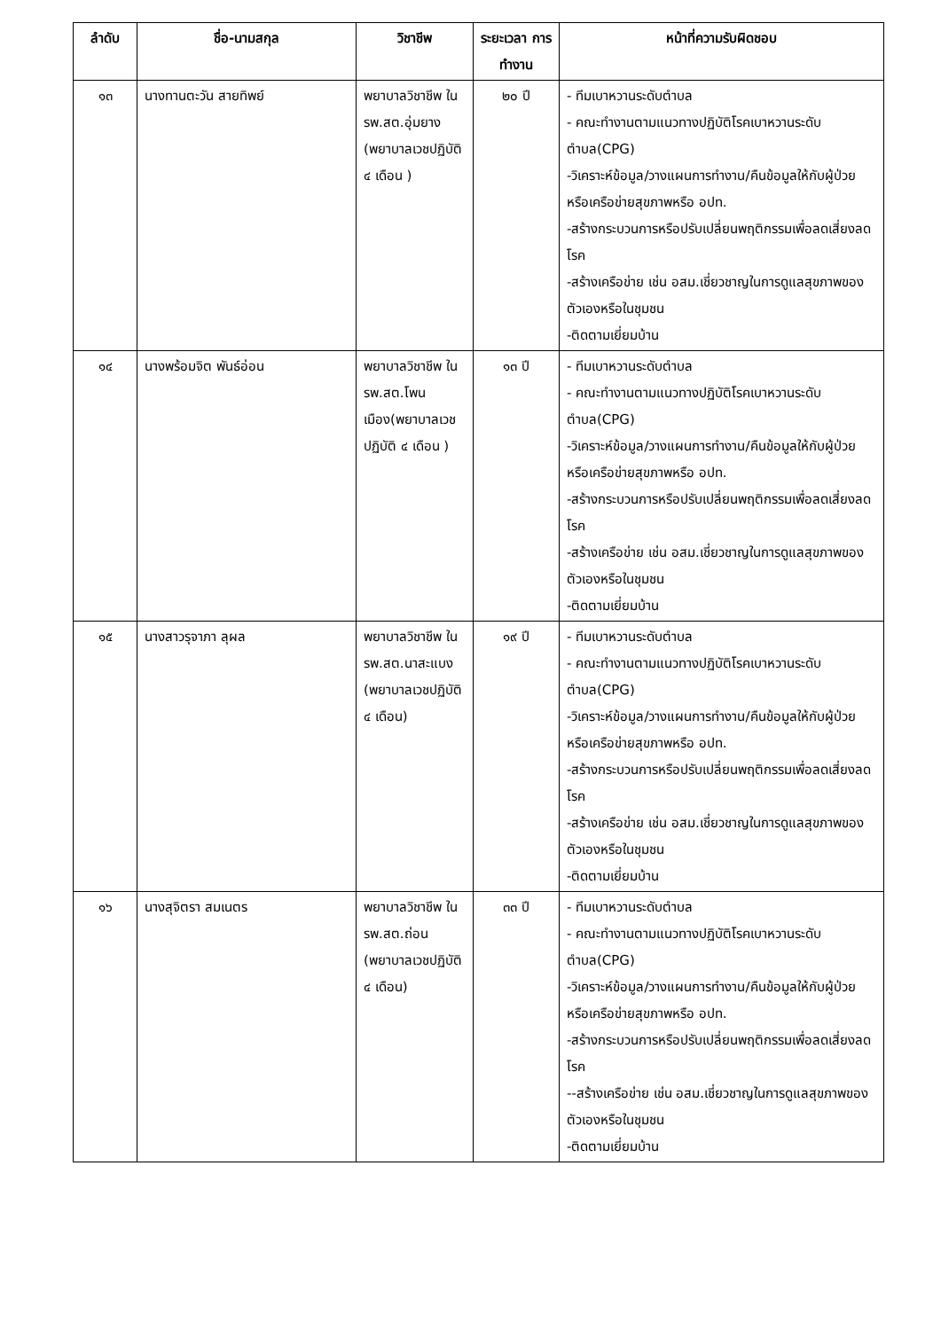| ลำดับ | ชื่อ-นามสกุล | วิชาชีพ | ระยะเวลา การทำงาน | หน้าที่ความรับผิดชอบ |
| --- | --- | --- | --- | --- |
| ๑๓ | นางทานตะวัน สายทิพย์ | พยาบาลวิชาชีพ ใน รพ.สต.อุ่มยาง (พยาบาลเวชปฏิบัติ ๔ เดือน ) | ๒๐ ปี | - ทีมเบาหวานระดับตำบล - คณะทำงานตามแนวทางปฏิบัติโรคเบาหวานระดับตำบล(CPG) -วิเคราะห์ข้อมูล/วางแผนการทำงาน/คืนข้อมูลให้กับผู้ป่วยหรือเครือข่ายสุขภาพหรือ อปท. -สร้างกระบวนการหรือปรับเปลี่ยนพฤติกรรมเพื่อลดเสี่ยงลดโรค -สร้างเครือข่าย เช่น อสม.เชี่ยวชาญในการดูแลสุขภาพของตัวเองหรือในชุมชน -ติดตามเยี่ยมบ้าน |
| ๑๔ | นางพร้อมจิต พันธ์อ่อน | พยาบาลวิชาชีพ ใน รพ.สต.โพนเมือง(พยาบาลเวชปฏิบัติ ๔ เดือน ) | ๑๓ ปี | - ทีมเบาหวานระดับตำบล - คณะทำงานตามแนวทางปฏิบัติโรคเบาหวานระดับตำบล(CPG) -วิเคราะห์ข้อมูล/วางแผนการทำงาน/คืนข้อมูลให้กับผู้ป่วยหรือเครือข่ายสุขภาพหรือ อปท. -สร้างกระบวนการหรือปรับเปลี่ยนพฤติกรรมเพื่อลดเสี่ยงลดโรค -สร้างเครือข่าย เช่น อสม.เชี่ยวชาญในการดูแลสุขภาพของตัวเองหรือในชุมชน -ติดตามเยี่ยมบ้าน |
| ๑๕ | นางสาวรุจาภา ลุผล | พยาบาลวิชาชีพ ใน รพ.สต.นาสะแบง (พยาบาลเวชปฏิบัติ ๔ เดือน) | ๑๙ ปี | - ทีมเบาหวานระดับตำบล - คณะทำงานตามแนวทางปฏิบัติโรคเบาหวานระดับตำบล(CPG) -วิเคราะห์ข้อมูล/วางแผนการทำงาน/คืนข้อมูลให้กับผู้ป่วยหรือเครือข่ายสุขภาพหรือ อปท. -สร้างกระบวนการหรือปรับเปลี่ยนพฤติกรรมเพื่อลดเสี่ยงลดโรค -สร้างเครือข่าย เช่น อสม.เชี่ยวชาญในการดูแลสุขภาพของตัวเองหรือในชุมชน -ติดตามเยี่ยมบ้าน |
| ๑๖ | นางสุจิตรา สมเนตร | พยาบาลวิชาชีพ ใน รพ.สต.ถ่อน (พยาบาลเวชปฏิบัติ ๔ เดือน) | ๓๓ ปี | - ทีมเบาหวานระดับตำบล - คณะทำงานตามแนวทางปฏิบัติโรคเบาหวานระดับตำบล(CPG) -วิเคราะห์ข้อมูล/วางแผนการทำงาน/คืนข้อมูลให้กับผู้ป่วยหรือเครือข่ายสุขภาพหรือ อปท. -สร้างกระบวนการหรือปรับเปลี่ยนพฤติกรรมเพื่อลดเสี่ยงลดโรค --สร้างเครือข่าย เช่น อสม.เชี่ยวชาญในการดูแลสุขภาพของตัวเองหรือในชุมชน -ติดตามเยี่ยมบ้าน |